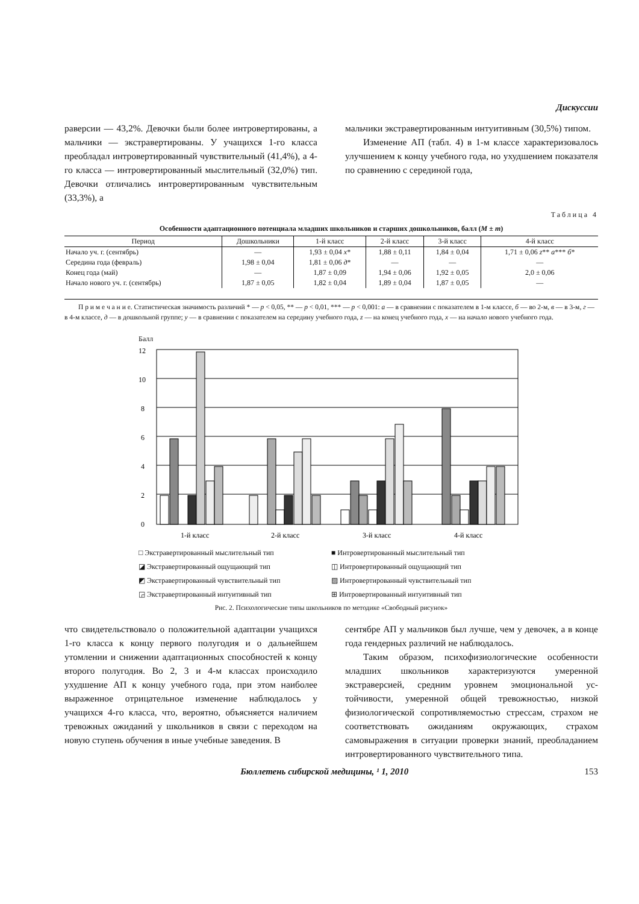Дискуссии
раверсии — 43,2%. Девочки были более интроверти­рованы, а мальчики — экстравертированы. У учащих­ся 1-го класса преобладал интровертированный чувст­вительный (41,4%), а 4-го класса — интровертирован­ный мыслительный (32,0%) тип. Девочки отличались интровертированным чувствительным (33,3%), а
мальчики экстравертированным интуитивным (30,5%) типом.
Изменение АП (табл. 4) в 1-м классе характеризо­валось улучшением к концу учебного года, но ухуд­шением показателя по сравнению с серединой года,
Таблица 4
Особенности адаптационного потенциала младших школьников и старших дошкольников, балл (M ± m)
| Период | Дошкольники | 1-й класс | 2-й класс | 3-й класс | 4-й класс |
| --- | --- | --- | --- | --- | --- |
| Начало уч. г. (сентябрь) | — | 1,93 ± 0,04 x * | 1,88 ± 0,11 | 1,84 ± 0,04 | 1,71 ± 0,06 z ** a *** б * |
| Середина года (февраль) | 1,98 ± 0,04 | 1,81 ± 0,06 д * | — | — | — |
| Конец года (май) | — | 1,87 ± 0,09 | 1,94 ± 0,06 | 1,92 ± 0,05 | 2,0 ± 0,06 |
| Начало нового уч. г. (сентябрь) | 1,87 ± 0,05 | 1,82 ± 0,04 | 1,89 ± 0,04 | 1,87 ± 0,05 | — |
П р и м е ч а н и е. Статистическая значимость различий * — p < 0,05, ** — p < 0,01, *** — p < 0,001: а — в сравнении с показателем в 1-м классе, б — во 2-м, в — в 3-м, г — в 4-м классе, д — в дошкольной группе; y — в сравнении с показателем на середину учебного года, z — на конец учебного года, x — на начало нового учебного года.
Балл
12
10
8
6
4
2
0
1-й класс
2-й класс
3-й класс
4-й класс
□ Экстравертированный мыслительный тип
■ Интровертированный мыслительный тип
◪ Экстравертированный ощущающий тип
◫ Интровертированный ощущающий тип
◩ Экстравертированный чувствительный тип
▨ Интровертированный чувствительный тип
◲ Экстравертированный интуитивный тип
⊞ Интровертированный интуитивный тип
Рис. 2. Психологические типы школьников по методике «Свободный рисунок»
что свидетельствовало о положительной адаптации учащихся 1-го класса к концу первого полугодия и о дальнейшем утомлении и снижении адаптационных способностей к концу второго полугодия. Во 2, 3 и 4-м классах происходило ухудшение АП к концу учебного года, при этом наиболее выраженное отри­цательное изменение наблюдалось у учащихся 4-го класса, что, вероятно, объясняется наличием тревож­ных ожиданий у школьников в связи с переходом на новую ступень обучения в иные учебные заведения. В
сентябре АП у мальчиков был лучше, чем у девочек, а в конце года гендерных различий не наблюдалось.
Таким образом, психофизиологические особенно­сти младших школьников характеризуются умеренной экстраверсией, средним уровнем эмоциональной ус­тойчивости, умеренной общей тревожностью, низкой физиологической сопротивляемостью стрессам, страхом не соответствовать ожиданиям окружающих, страхом самовыражения в ситуации проверки знаний, преоб­ладанием интровертированного чувствительного типа.
Бюллетень сибирской медицины, ¹ 1, 2010 153